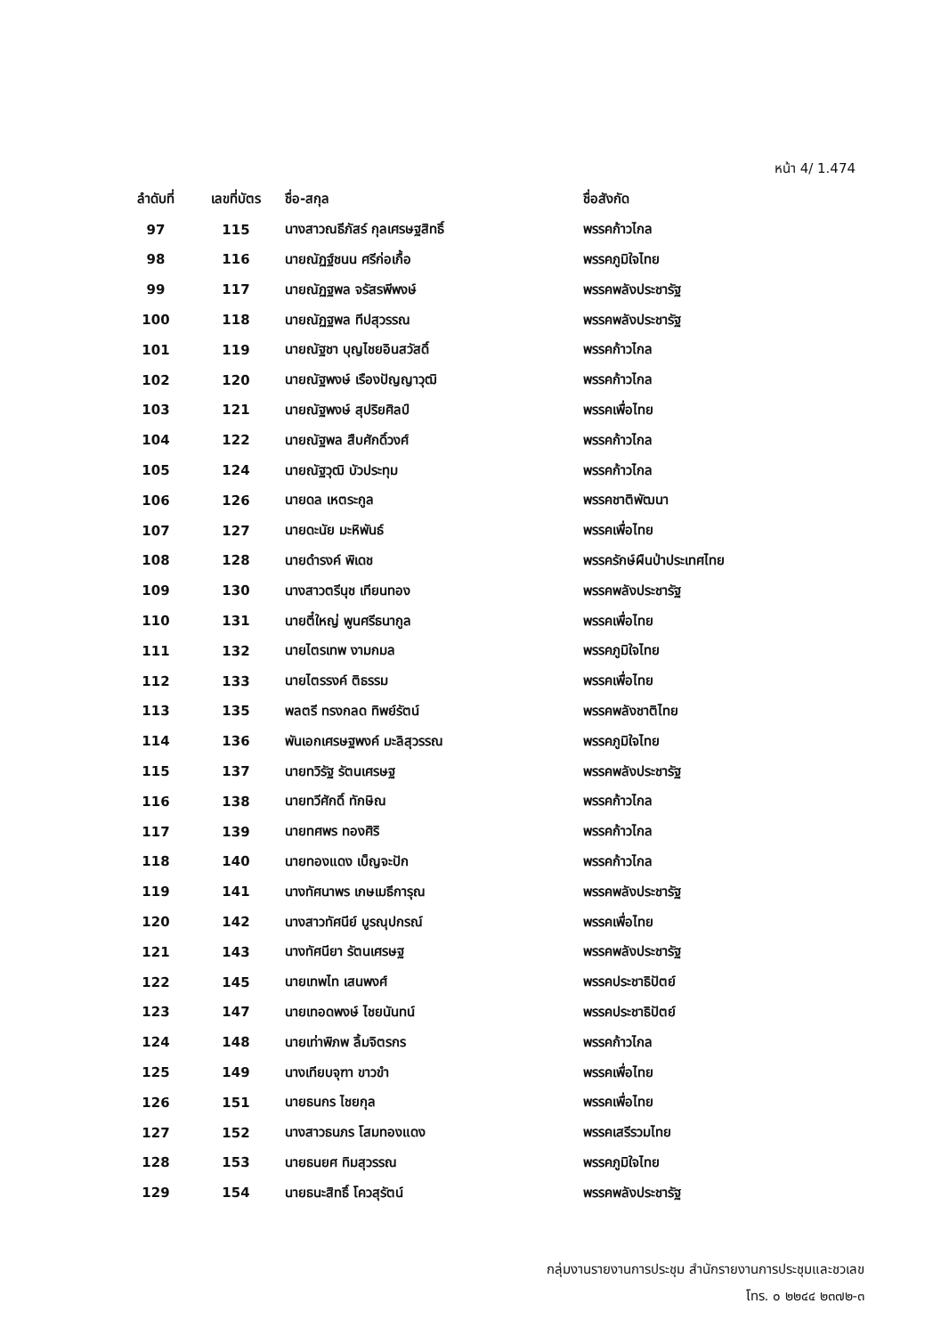หน้า 4/ 1.474
| ลำดับที่ | เลขที่บัตร | ชื่อ-สกุล | ชื่อสังกัด |
| --- | --- | --- | --- |
| 97 | 115 | นางสาวณธีภัสร์ กุลเศรษฐสิทธิ์ | พรรคก้าวไกล |
| 98 | 116 | นายณัฏฐ์ชนน ศรีก่อเกื้อ | พรรคภูมิใจไทย |
| 99 | 117 | นายณัฏฐพล จรัสรพีพงษ์ | พรรคพลังประชารัฐ |
| 100 | 118 | นายณัฏฐพล ทีปสุวรรณ | พรรคพลังประชารัฐ |
| 101 | 119 | นายณัฐชา บุญไชยอินสวัสดิ์ | พรรคก้าวไกล |
| 102 | 120 | นายณัฐพงษ์ เรืองปัญญาวุฒิ | พรรคก้าวไกล |
| 103 | 121 | นายณัฐพงษ์ สุปริยศิลป์ | พรรคเพื่อไทย |
| 104 | 122 | นายณัฐพล สืบศักดิ์วงศ์ | พรรคก้าวไกล |
| 105 | 124 | นายณัฐวุฒิ บัวประทุม | พรรคก้าวไกล |
| 106 | 126 | นายดล เหตระกูล | พรรคชาติพัฒนา |
| 107 | 127 | นายดะนัย มะหิพันธ์ | พรรคเพื่อไทย |
| 108 | 128 | นายดำรงค์ พิเดช | พรรครักษ์ผืนป่าประเทศไทย |
| 109 | 130 | นางสาวตรีนุช เทียนทอง | พรรคพลังประชารัฐ |
| 110 | 131 | นายตี๋ใหญ่ พูนศรีธนากูล | พรรคเพื่อไทย |
| 111 | 132 | นายไตรเทพ งามกมล | พรรคภูมิใจไทย |
| 112 | 133 | นายไตรรงค์ ติธรรม | พรรคเพื่อไทย |
| 113 | 135 | พลตรี ทรงกลด ทิพย์รัตน์ | พรรคพลังชาติไทย |
| 114 | 136 | พันเอกเศรษฐพงค์ มะลิสุวรรณ | พรรคภูมิใจไทย |
| 115 | 137 | นายทวิรัฐ รัตนเศรษฐ | พรรคพลังประชารัฐ |
| 116 | 138 | นายทวีศักดิ์ ทักษิณ | พรรคก้าวไกล |
| 117 | 139 | นายทศพร ทองศิริ | พรรคก้าวไกล |
| 118 | 140 | นายทองแดง เบ็ญจะปัก | พรรคก้าวไกล |
| 119 | 141 | นางทัศนาพร เกษเมธีการุณ | พรรคพลังประชารัฐ |
| 120 | 142 | นางสาวทัศนีย์ บูรณุปกรณ์ | พรรคเพื่อไทย |
| 121 | 143 | นางทัศนียา รัตนเศรษฐ | พรรคพลังประชารัฐ |
| 122 | 145 | นายเทพไท เสนพงศ์ | พรรคประชาธิปัตย์ |
| 123 | 147 | นายเทอดพงษ์ ไชยนันทน์ | พรรคประชาธิปัตย์ |
| 124 | 148 | นายเท่าพิภพ ลิ้มจิตรกร | พรรคก้าวไกล |
| 125 | 149 | นางเทียบจุฑา ขาวขำ | พรรคเพื่อไทย |
| 126 | 151 | นายธนกร ไชยกุล | พรรคเพื่อไทย |
| 127 | 152 | นางสาวธนภร โสมทองแดง | พรรคเสรีรวมไทย |
| 128 | 153 | นายธนยศ ทิมสุวรรณ | พรรคภูมิใจไทย |
| 129 | 154 | นายธนะสิทธิ์ โควสุรัตน์ | พรรคพลังประชารัฐ |
กลุ่มงานรายงานการประชุม สำนักรายงานการประชุมและชวเลข
โทร. ๐ ๒๒๔๔ ๒๓๗๒-๓